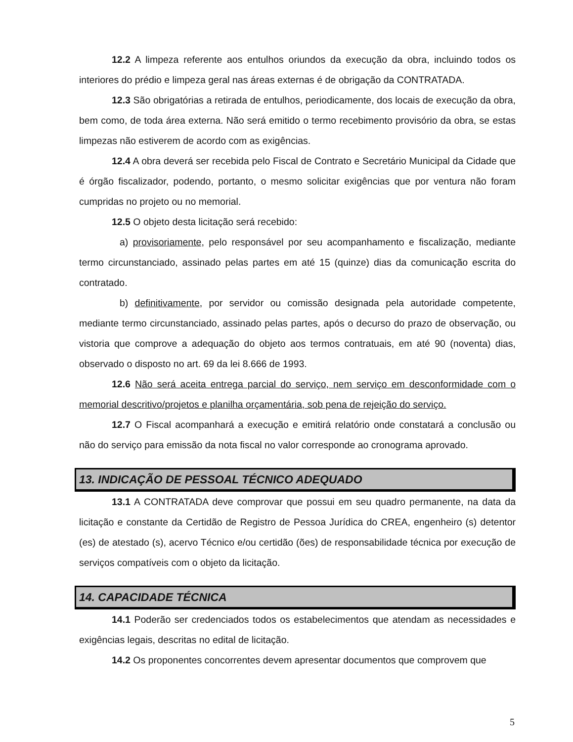12.2 A limpeza referente aos entulhos oriundos da execução da obra, incluindo todos os interiores do prédio e limpeza geral nas áreas externas é de obrigação da CONTRATADA.
12.3 São obrigatórias a retirada de entulhos, periodicamente, dos locais de execução da obra, bem como, de toda área externa. Não será emitido o termo recebimento provisório da obra, se estas limpezas não estiverem de acordo com as exigências.
12.4 A obra deverá ser recebida pelo Fiscal de Contrato e Secretário Municipal da Cidade que é órgão fiscalizador, podendo, portanto, o mesmo solicitar exigências que por ventura não foram cumpridas no projeto ou no memorial.
12.5 O objeto desta licitação será recebido:
a) provisoriamente, pelo responsável por seu acompanhamento e fiscalização, mediante termo circunstanciado, assinado pelas partes em até 15 (quinze) dias da comunicação escrita do contratado.
b) definitivamente, por servidor ou comissão designada pela autoridade competente, mediante termo circunstanciado, assinado pelas partes, após o decurso do prazo de observação, ou vistoria que comprove a adequação do objeto aos termos contratuais, em até 90 (noventa) dias, observado o disposto no art. 69 da lei 8.666 de 1993.
12.6 Não será aceita entrega parcial do serviço, nem serviço em desconformidade com o memorial descritivo/projetos e planilha orçamentária, sob pena de rejeição do serviço.
12.7 O Fiscal acompanhará a execução e emitirá relatório onde constatará a conclusão ou não do serviço para emissão da nota fiscal no valor corresponde ao cronograma aprovado.
13. INDICAÇÃO DE PESSOAL TÉCNICO ADEQUADO
13.1 A CONTRATADA deve comprovar que possui em seu quadro permanente, na data da licitação e constante da Certidão de Registro de Pessoa Jurídica do CREA, engenheiro (s) detentor (es) de atestado (s), acervo Técnico e/ou certidão (ões) de responsabilidade técnica por execução de serviços compatíveis com o objeto da licitação.
14. CAPACIDADE TÉCNICA
14.1 Poderão ser credenciados todos os estabelecimentos que atendam as necessidades e exigências legais, descritas no edital de licitação.
14.2 Os proponentes concorrentes devem apresentar documentos que comprovem que
5